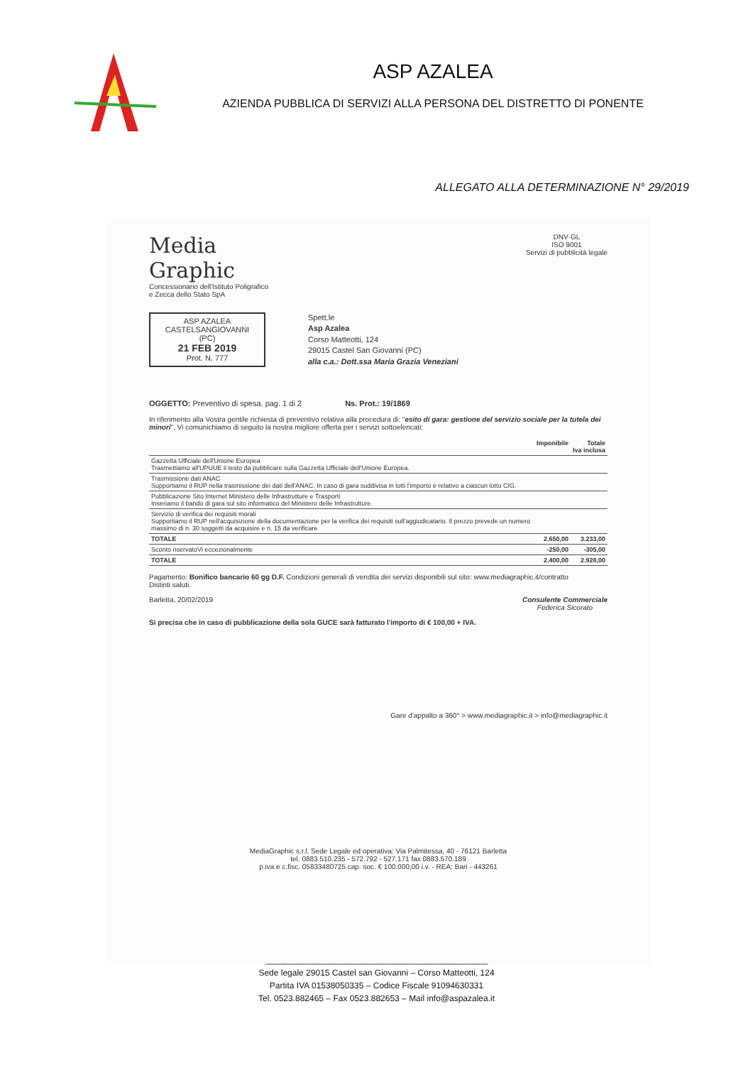ASP AZALEA
AZIENDA PUBBLICA DI SERVIZI ALLA PERSONA DEL DISTRETTO DI PONENTE
ALLEGATO ALLA DETERMINAZIONE N° 29/2019
Media
Graphic
Concessionario dell'Istituto Poligrafico
e Zecca dello Stato SpA
DNV·GL
ISO 9001
Servizi di pubblicità legale
ASP AZALEA
CASTELSANGIOVANNI (PC)
21 FEB 2019
Prot. N. 777
Spett.le
Asp Azalea
Corso Matteotti, 124
29015 Castel San Giovanni (PC)
alla c.a.: Dott.ssa Maria Grazia Veneziani
OGGETTO: Preventivo di spesa. pag. 1 di 2 Ns. Prot.: 19/1869
In riferimento alla Vostra gentile richiesta di preventivo relativa alla procedura di: "esito di gara: gestione del servizio sociale per la tutela dei minori", Vi comunichiamo di seguito la nostra migliore offerta per i servizi sottoelencati:
| | Imponibile | Totale Iva inclusa |
| --- | --- | --- |
| Gazzetta Ufficiale dell'Unione Europea Trasmettiamo all'UPUUE il testo da pubblicare sulla Gazzetta Ufficiale dell'Unione Europea. | | |
| Trasmissione dati ANAC Supportiamo il RUP nella trasmissione dei dati dell'ANAC. In caso di gara suddivisa in lotti l'importo è relativo a ciascun lotto CIG. | | |
| Pubblicazione Sito Internet Ministero delle Infrastrutture e Trasporti Inseriamo il bando di gara sul sito informatico del Ministero delle Infrastrutture. | | |
| Servizio di verifica dei requisiti morali Supportiamo il RUP nell'acquisizione della documentazione per la verifica dei requisiti sull'aggiudicatario. Il prezzo prevede un numero massimo di n. 30 soggetti da acquisire e n. 15 da verificare | | |
| TOTALE | 2.650,00 | 3.233,00 |
| Sconto riservatoVi eccezionalmente | -250,00 | -305,00 |
| TOTALE | 2.400,00 | 2.928,00 |
Pagamento: Bonifico bancario 60 gg D.F. Condizioni generali di vendita dei servizi disponibili sul sito: www.mediagraphic.it/contratto
Distinti saluti.
Barletta, 20/02/2019 Consulente Commerciale
Federica Sicorato
Si precisa che in caso di pubblicazione della sola GUCE sarà fatturato l'importo di € 100,00 + IVA.
Gare d'appalto a 360° > www.mediagraphic.it > info@mediagraphic.it
MediaGraphic s.r.l. Sede Legale ed operativa: Via Palmitessa, 40 - 76121 Barletta
tel. 0883.510.235 - 572.792 - 527.171 fax 0883.570.189
p.iva e c.fisc. 05833480725 cap. soc. € 100.000,00 i.v. - REA: Bari - 443261
_______________________________________________
Sede legale 29015 Castel san Giovanni – Corso Matteotti, 124
Partita IVA 01538050335 – Codice Fiscale 91094630331
Tel. 0523.882465 – Fax 0523.882653 – Mail info@aspazalea.it